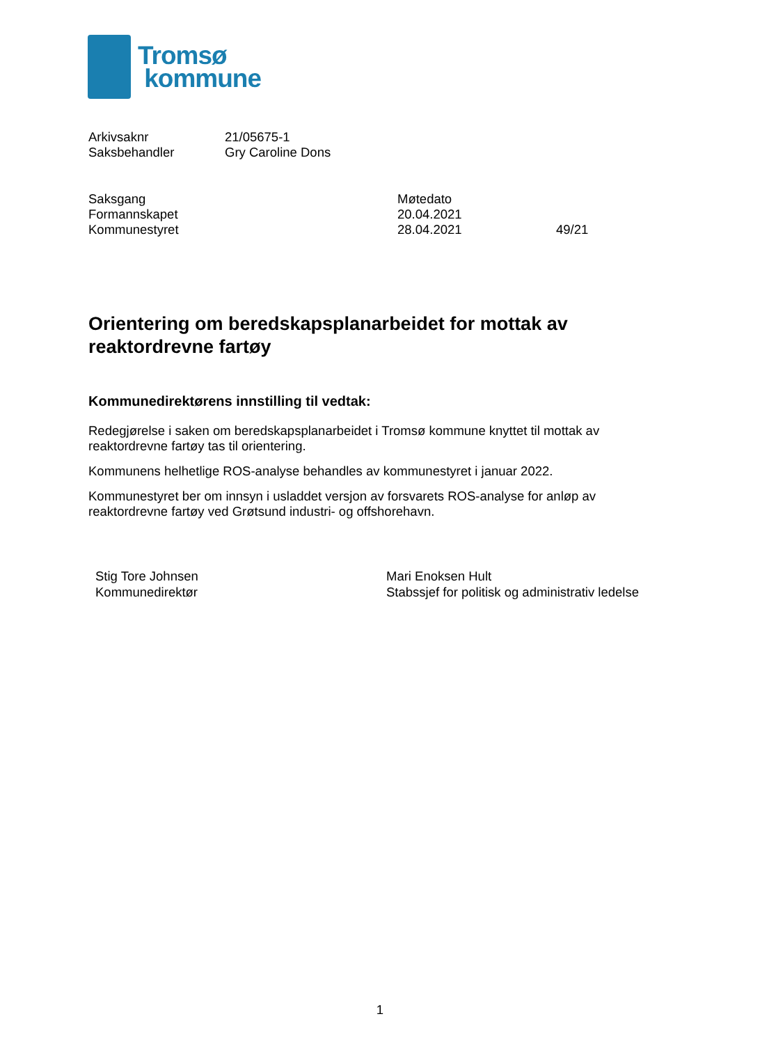Tromsø
kommune
| Arkivsaknr | 21/05675-1 |
| Saksbehandler | Gry Caroline Dons |
| Saksgang | Møtedato | |
| Formannskapet | 20.04.2021 | |
| Kommunestyret | 28.04.2021 | 49/21 |
Orientering om beredskapsplanarbeidet for mottak av reaktordrevne fartøy
Kommunedirektørens innstilling til vedtak:
Redegjørelse i saken om beredskapsplanarbeidet i Tromsø kommune knyttet til mottak av reaktordrevne fartøy tas til orientering.
Kommunens helhetlige ROS-analyse behandles av kommunestyret i januar 2022.
Kommunestyret ber om innsyn i usladdet versjon av forsvarets ROS-analyse for anløp av reaktordrevne fartøy ved Grøtsund industri- og offshorehavn.
Stig Tore Johnsen
Kommunedirektør
Mari Enoksen Hult
Stabssjef for politisk og administrativ ledelse
1